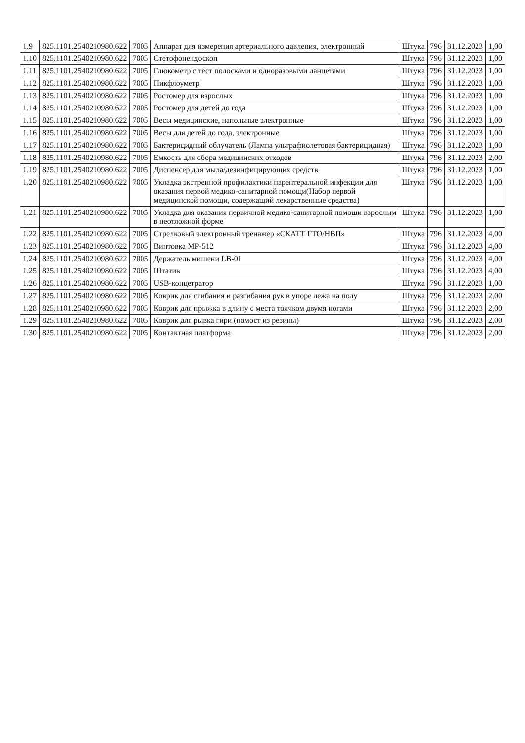| 1.9 | 825.1101.2540210980.622 | 7005 | Аппарат для измерения артериального давления, электронный | Штука | 796 | 31.12.2023 | 1,00 |
| 1.10 | 825.1101.2540210980.622 | 7005 | Стетофонендоскоп | Штука | 796 | 31.12.2023 | 1,00 |
| 1.11 | 825.1101.2540210980.622 | 7005 | Глюкометр с тест полосками и одноразовыми ланцетами | Штука | 796 | 31.12.2023 | 1,00 |
| 1.12 | 825.1101.2540210980.622 | 7005 | Пикфлоуметр | Штука | 796 | 31.12.2023 | 1,00 |
| 1.13 | 825.1101.2540210980.622 | 7005 | Ростомер для взрослых | Штука | 796 | 31.12.2023 | 1,00 |
| 1.14 | 825.1101.2540210980.622 | 7005 | Ростомер для детей до года | Штука | 796 | 31.12.2023 | 1,00 |
| 1.15 | 825.1101.2540210980.622 | 7005 | Весы медицинские, напольные электронные | Штука | 796 | 31.12.2023 | 1,00 |
| 1.16 | 825.1101.2540210980.622 | 7005 | Весы для детей до года, электронные | Штука | 796 | 31.12.2023 | 1,00 |
| 1.17 | 825.1101.2540210980.622 | 7005 | Бактерицидный облучатель (Лампа ультрафиолетовая бактерицидная) | Штука | 796 | 31.12.2023 | 1,00 |
| 1.18 | 825.1101.2540210980.622 | 7005 | Емкость для сбора медицинских отходов | Штука | 796 | 31.12.2023 | 2,00 |
| 1.19 | 825.1101.2540210980.622 | 7005 | Диспенсер для мыла/дезинфицирующих средств | Штука | 796 | 31.12.2023 | 1,00 |
| 1.20 | 825.1101.2540210980.622 | 7005 | Укладка экстренной профилактики парентеральной инфекции для оказания первой медико-санитарной помощи(Набор первой медицинской помощи, содержащий лекарственные средства) | Штука | 796 | 31.12.2023 | 1,00 |
| 1.21 | 825.1101.2540210980.622 | 7005 | Укладка для оказания первичной медико-санитарной помощи взрослым в неотложной форме | Штука | 796 | 31.12.2023 | 1,00 |
| 1.22 | 825.1101.2540210980.622 | 7005 | Стрелковый электронный тренажер «СКАТТ ГТО/НВП» | Штука | 796 | 31.12.2023 | 4,00 |
| 1.23 | 825.1101.2540210980.622 | 7005 | Винтовка МР-512 | Штука | 796 | 31.12.2023 | 4,00 |
| 1.24 | 825.1101.2540210980.622 | 7005 | Держатель мишени LB-01 | Штука | 796 | 31.12.2023 | 4,00 |
| 1.25 | 825.1101.2540210980.622 | 7005 | Штатив | Штука | 796 | 31.12.2023 | 4,00 |
| 1.26 | 825.1101.2540210980.622 | 7005 | USB-концетратор | Штука | 796 | 31.12.2023 | 1,00 |
| 1.27 | 825.1101.2540210980.622 | 7005 | Коврик для сгибания и разгибания рук в упоре лежа на полу | Штука | 796 | 31.12.2023 | 2,00 |
| 1.28 | 825.1101.2540210980.622 | 7005 | Коврик для прыжка в длину с места толчком двумя ногами | Штука | 796 | 31.12.2023 | 2,00 |
| 1.29 | 825.1101.2540210980.622 | 7005 | Коврик для рывка гири (помост из резины) | Штука | 796 | 31.12.2023 | 2,00 |
| 1.30 | 825.1101.2540210980.622 | 7005 | Контактная платформа | Штука | 796 | 31.12.2023 | 2,00 |